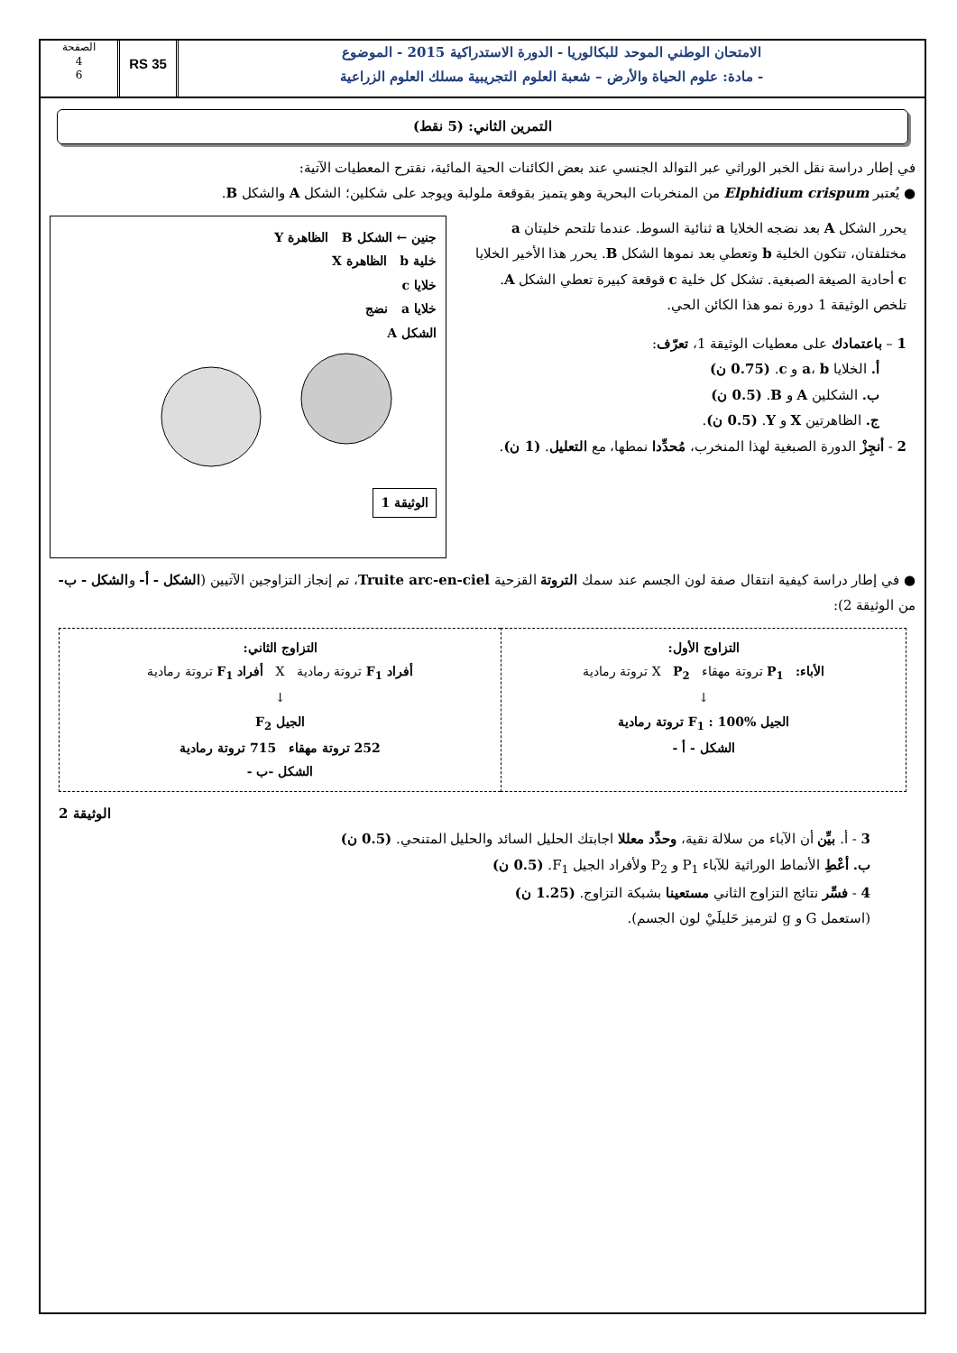الامتحان الوطني الموحد للبكالوريا - الدورة الاستدراكية 2015 - الموضوع
- مادة: علوم الحياة والأرض – شعبة العلوم التجريبية مسلك العلوم الزراعية
RS 35
الصفحة
4
6
التمرين الثاني: (5 نقط)
في إطار دراسة نقل الخبر الوراثي عبر التوالد الجنسي عند بعض الكائنات الحية المائية، نقترح المعطيات الآتية:
● يُعتبر Elphidium crispum من المنخربات البحرية وهو يتميز بقوقعة ملولبة ويوجد على شكلين؛ الشكل A والشكل B.
يحرر الشكل A بعد نضجه الخلايا a ثنائية السوط. عندما تلتحم خليتان a مختلفتان، تتكون الخلية b وتعطي بعد نموها الشكل B. يحرر هذا الأخير الخلايا c أحادية الصيغة الصبغية. تشكل كل خلية c قوقعة كبيرة تعطي الشكل A. تلخص الوثيقة 1 دورة نمو هذا الكائن الحي.
1 – باعتمادك على معطيات الوثيقة 1، تعرّف:
أ. الخلايا a، b و c. (0.75 ن)
ب. الشكلين A و B. (0.5 ن)
ج. الظاهرتين X و Y. (0.5 ن).
2 - أنجِزْ الدورة الصبغية لهذا المنخرب، مُحدِّدا نمطها، مع التعليل. (1 ن).
جنين ← الشكل B الظاهرة Y
خلية b الظاهرة X
خلايا c
خلايا a نضج
الشكل A
الوثيقة 1
● في إطار دراسة كيفية انتقال صفة لون الجسم عند سمك التروتة القزحية Truite arc-en-ciel، تم إنجاز التزاوجين الآتيين (الشكل - أ- والشكل - ب- من الوثيقة 2):
| التزاوج الأول: الأباء: P<sub>1</sub> تروتة مهقاء X P<sub>2</sub> تروتة رمادية ↓ الجيل F<sub>1</sub> : 100% تروتة رمادية الشكل - أ - | التزاوج الثاني: أفراد F<sub>1</sub> تروتة رمادية X أفراد F<sub>1</sub> تروتة رمادية ↓ الجيل F<sub>2</sub> 252 تروتة مهقاء 715 تروتة رمادية الشكل -ب - |
الوثيقة 2
3 - أ. بيِّن أن الآباء من سلالة نقية، وحدِّد معللا اجابتك الحليل السائد والحليل المتنحي. (0.5 ن)
ب. أعْطِ الأنماط الوراثية للآباء P<sub>1</sub> و P<sub>2</sub> ولأفراد الجيل F<sub>1</sub>. (0.5 ن)
4 - فسِّر نتائج التزاوج الثاني مستعينا بشبكة التزاوج. (1.25 ن)
(استعمل G و g لترميز حَليلَيْ لون الجسم).